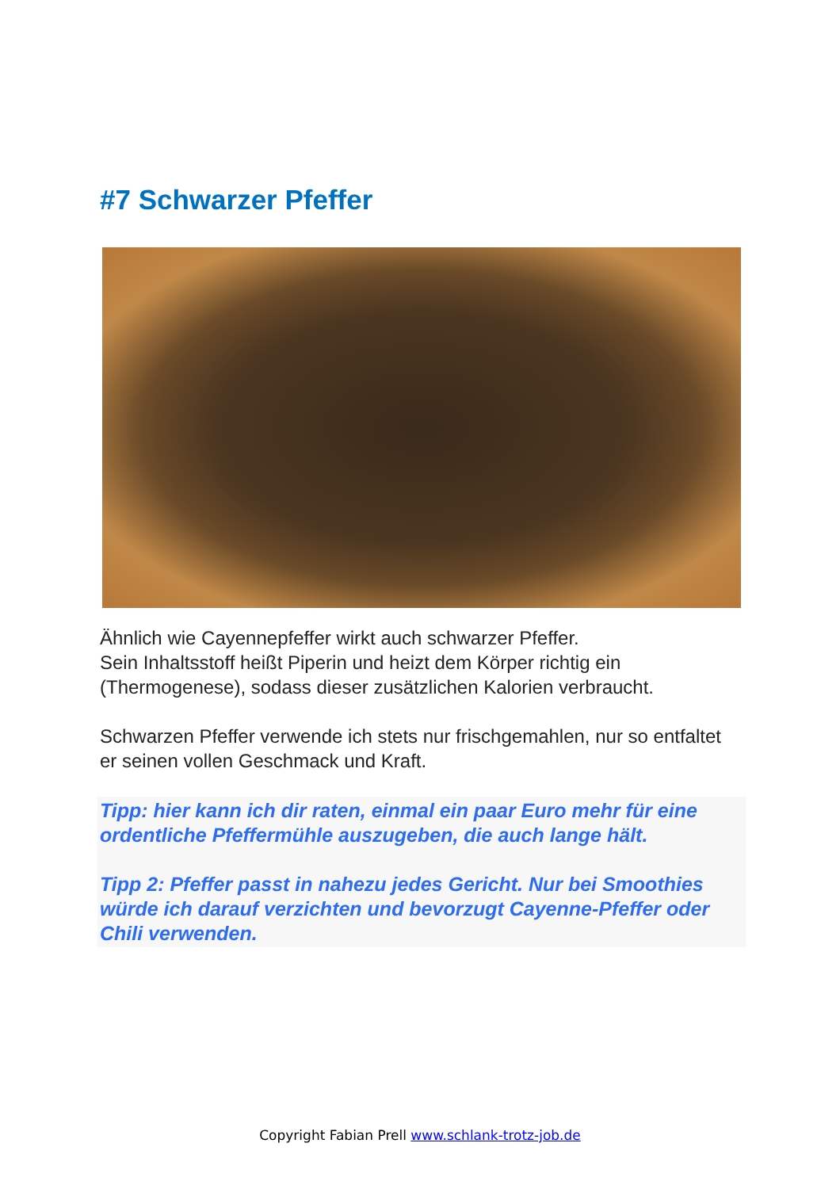#7 Schwarzer Pfeffer
Ähnlich wie Cayennepfeffer wirkt auch schwarzer Pfeffer.
Sein Inhaltsstoff heißt Piperin und heizt dem Körper richtig ein (Thermogenese), sodass dieser zusätzlichen Kalorien verbraucht.
Schwarzen Pfeffer verwende ich stets nur frischgemahlen, nur so entfaltet er seinen vollen Geschmack und Kraft.
Tipp: hier kann ich dir raten, einmal ein paar Euro mehr für eine ordentliche Pfeffermühle auszugeben, die auch lange hält.
Tipp 2: Pfeffer passt in nahezu jedes Gericht. Nur bei Smoothies würde ich darauf verzichten und bevorzugt Cayenne-Pfeffer oder Chili verwenden.
Copyright Fabian Prell www.schlank-trotz-job.de